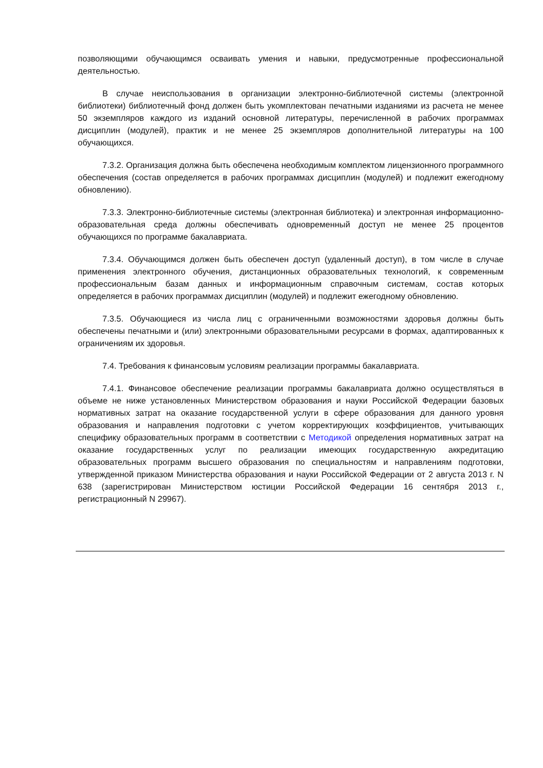позволяющими обучающимся осваивать умения и навыки, предусмотренные профессиональной деятельностью.
В случае неиспользования в организации электронно-библиотечной системы (электронной библиотеки) библиотечный фонд должен быть укомплектован печатными изданиями из расчета не менее 50 экземпляров каждого из изданий основной литературы, перечисленной в рабочих программах дисциплин (модулей), практик и не менее 25 экземпляров дополнительной литературы на 100 обучающихся.
7.3.2. Организация должна быть обеспечена необходимым комплектом лицензионного программного обеспечения (состав определяется в рабочих программах дисциплин (модулей) и подлежит ежегодному обновлению).
7.3.3. Электронно-библиотечные системы (электронная библиотека) и электронная информационно-образовательная среда должны обеспечивать одновременный доступ не менее 25 процентов обучающихся по программе бакалавриата.
7.3.4. Обучающимся должен быть обеспечен доступ (удаленный доступ), в том числе в случае применения электронного обучения, дистанционных образовательных технологий, к современным профессиональным базам данных и информационным справочным системам, состав которых определяется в рабочих программах дисциплин (модулей) и подлежит ежегодному обновлению.
7.3.5. Обучающиеся из числа лиц с ограниченными возможностями здоровья должны быть обеспечены печатными и (или) электронными образовательными ресурсами в формах, адаптированных к ограничениям их здоровья.
7.4. Требования к финансовым условиям реализации программы бакалавриата.
7.4.1. Финансовое обеспечение реализации программы бакалавриата должно осуществляться в объеме не ниже установленных Министерством образования и науки Российской Федерации базовых нормативных затрат на оказание государственной услуги в сфере образования для данного уровня образования и направления подготовки с учетом корректирующих коэффициентов, учитывающих специфику образовательных программ в соответствии с Методикой определения нормативных затрат на оказание государственных услуг по реализации имеющих государственную аккредитацию образовательных программ высшего образования по специальностям и направлениям подготовки, утвержденной приказом Министерства образования и науки Российской Федерации от 2 августа 2013 г. N 638 (зарегистрирован Министерством юстиции Российской Федерации 16 сентября 2013 г., регистрационный N 29967).